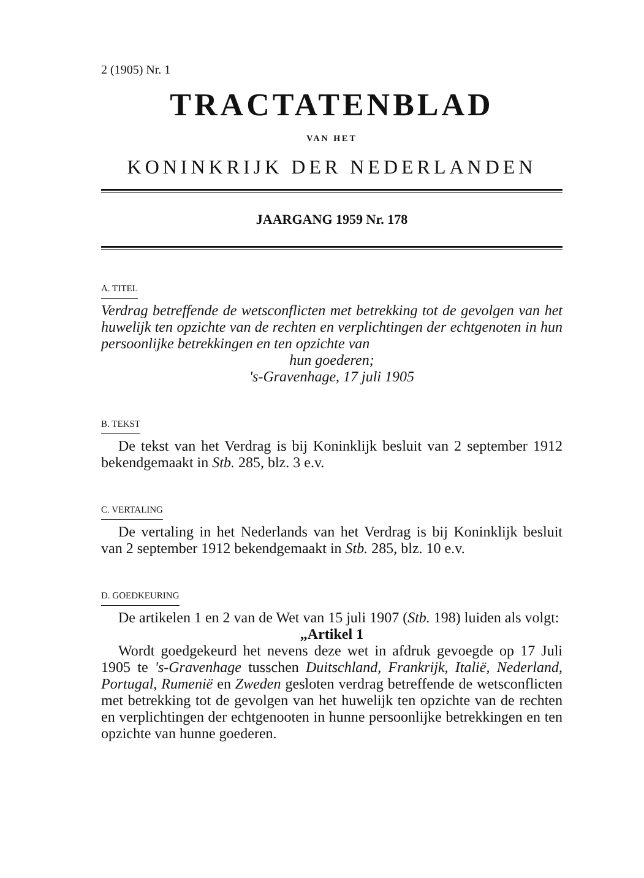2 (1905) Nr. 1
TRACTATENBLAD
VAN HET
KONINKRIJK DER NEDERLANDEN
JAARGANG 1959 Nr. 178
A. TITEL
Verdrag betreffende de wetsconflicten met betrekking tot de gevolgen van het huwelijk ten opzichte van de rechten en verplichtingen der echtgenoten in hun persoonlijke betrekkingen en ten opzichte van
hun goederen;
's-Gravenhage, 17 juli 1905
B. TEKST
De tekst van het Verdrag is bij Koninklijk besluit van 2 september 1912 bekendgemaakt in Stb. 285, blz. 3 e.v.
C. VERTALING
De vertaling in het Nederlands van het Verdrag is bij Koninklijk besluit van 2 september 1912 bekendgemaakt in Stb. 285, blz. 10 e.v.
D. GOEDKEURING
De artikelen 1 en 2 van de Wet van 15 juli 1907 (Stb. 198) luiden als volgt:
„Artikel 1
Wordt goedgekeurd het nevens deze wet in afdruk gevoegde op 17 Juli 1905 te 's-Gravenhage tusschen Duitschland, Frankrijk, Italië, Nederland, Portugal, Rumenië en Zweden gesloten verdrag betreffende de wetsconflicten met betrekking tot de gevolgen van het huwelijk ten opzichte van de rechten en verplichtingen der echtgenooten in hunne persoonlijke betrekkingen en ten opzichte van hunne goederen.